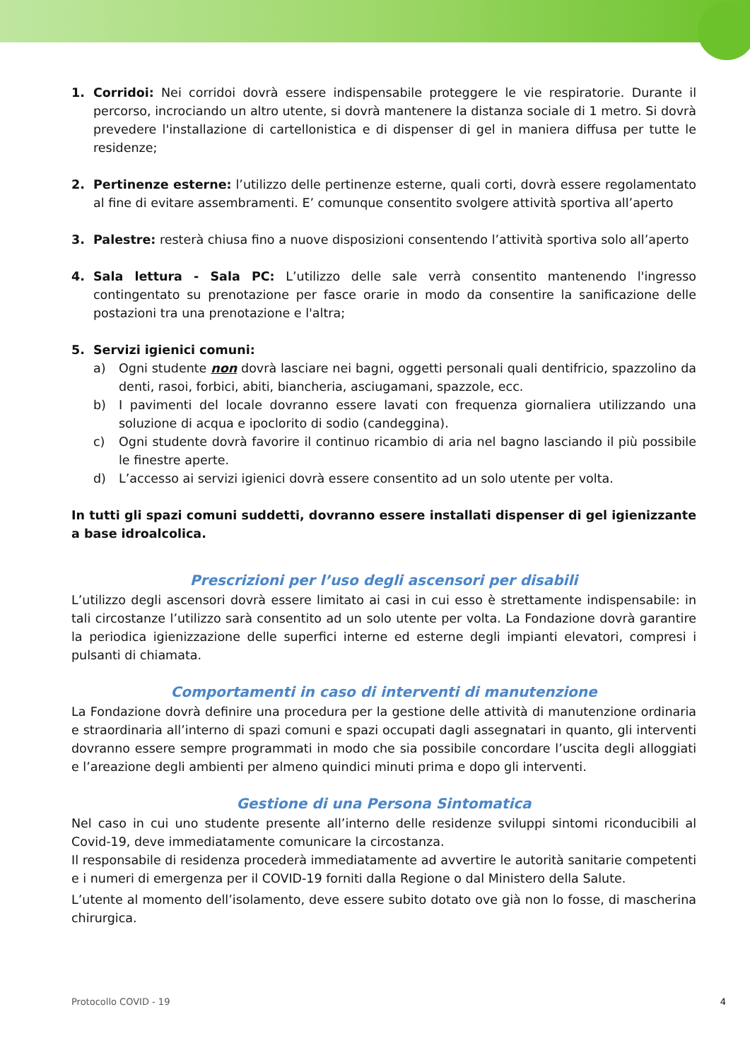1. Corridoi: Nei corridoi dovrà essere indispensabile proteggere le vie respiratorie. Durante il percorso, incrociando un altro utente, si dovrà mantenere la distanza sociale di 1 metro. Si dovrà prevedere l'installazione di cartellonistica e di dispenser di gel in maniera diffusa per tutte le residenze;
2. Pertinenze esterne: l’utilizzo delle pertinenze esterne, quali corti, dovrà essere regolamentato al fine di evitare assembramenti. E’ comunque consentito svolgere attività sportiva all’aperto
3. Palestre: resterà chiusa fino a nuove disposizioni consentendo l’attività sportiva solo all’aperto
4. Sala lettura - Sala PC: L’utilizzo delle sale verrà consentito mantenendo l'ingresso contingentato su prenotazione per fasce orarie in modo da consentire la sanificazione delle postazioni tra una prenotazione e l'altra;
5. Servizi igienici comuni:
a) Ogni studente non dovrà lasciare nei bagni, oggetti personali quali dentifricio, spazzolino da denti, rasoi, forbici, abiti, biancheria, asciugamani, spazzole, ecc.
b) I pavimenti del locale dovranno essere lavati con frequenza giornaliera utilizzando una soluzione di acqua e ipoclorito di sodio (candeggina).
c) Ogni studente dovrà favorire il continuo ricambio di aria nel bagno lasciando il più possibile le finestre aperte.
d) L’accesso ai servizi igienici dovrà essere consentito ad un solo utente per volta.
In tutti gli spazi comuni suddetti, dovranno essere installati dispenser di gel igienizzante a base idroalcolica.
Prescrizioni per l’uso degli ascensori per disabili
L’utilizzo degli ascensori dovrà essere limitato ai casi in cui esso è strettamente indispensabile: in tali circostanze l’utilizzo sarà consentito ad un solo utente per volta. La Fondazione dovrà garantire la periodica igienizzazione delle superfici interne ed esterne degli impianti elevatori, compresi i pulsanti di chiamata.
Comportamenti in caso di interventi di manutenzione
La Fondazione dovrà definire una procedura per la gestione delle attività di manutenzione ordinaria e straordinaria all’interno di spazi comuni e spazi occupati dagli assegnatari in quanto, gli interventi dovranno essere sempre programmati in modo che sia possibile concordare l’uscita degli alloggiati e l’areazione degli ambienti per almeno quindici minuti prima e dopo gli interventi.
Gestione di una Persona Sintomatica
Nel caso in cui uno studente presente all’interno delle residenze sviluppi sintomi riconducibili al Covid-19, deve immediatamente comunicare la circostanza.
Il responsabile di residenza procederà immediatamente ad avvertire le autorità sanitarie competenti e i numeri di emergenza per il COVID-19 forniti dalla Regione o dal Ministero della Salute.
L’utente al momento dell’isolamento, deve essere subito dotato ove già non lo fosse, di mascherina chirurgica.
Protocollo COVID - 19 4